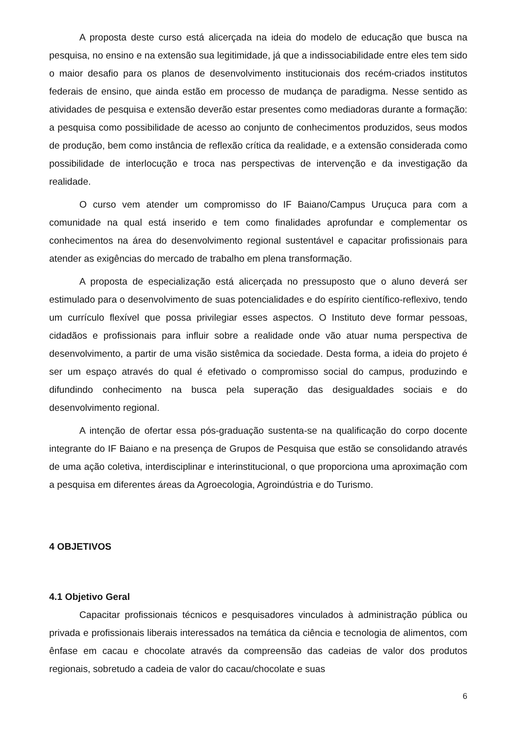A proposta deste curso está alicerçada na ideia do modelo de educação que busca na pesquisa, no ensino e na extensão sua legitimidade, já que a indissociabilidade entre eles tem sido o maior desafio para os planos de desenvolvimento institucionais dos recém-criados institutos federais de ensino, que ainda estão em processo de mudança de paradigma. Nesse sentido as atividades de pesquisa e extensão deverão estar presentes como mediadoras durante a formação: a pesquisa como possibilidade de acesso ao conjunto de conhecimentos produzidos, seus modos de produção, bem como instância de reflexão crítica da realidade, e a extensão considerada como possibilidade de interlocução e troca nas perspectivas de intervenção e da investigação da realidade.
O curso vem atender um compromisso do IF Baiano/Campus Uruçuca para com a comunidade na qual está inserido e tem como finalidades aprofundar e complementar os conhecimentos na área do desenvolvimento regional sustentável e capacitar profissionais para atender as exigências do mercado de trabalho em plena transformação.
A proposta de especialização está alicerçada no pressuposto que o aluno deverá ser estimulado para o desenvolvimento de suas potencialidades e do espírito científico-reflexivo, tendo um currículo flexível que possa privilegiar esses aspectos. O Instituto deve formar pessoas, cidadãos e profissionais para influir sobre a realidade onde vão atuar numa perspectiva de desenvolvimento, a partir de uma visão sistêmica da sociedade. Desta forma, a ideia do projeto é ser um espaço através do qual é efetivado o compromisso social do campus, produzindo e difundindo conhecimento na busca pela superação das desigualdades sociais e do desenvolvimento regional.
A intenção de ofertar essa pós-graduação sustenta-se na qualificação do corpo docente integrante do IF Baiano e na presença de Grupos de Pesquisa que estão se consolidando através de uma ação coletiva, interdisciplinar e interinstitucional, o que proporciona uma aproximação com a pesquisa em diferentes áreas da Agroecologia, Agroindústria e do Turismo.
4 OBJETIVOS
4.1 Objetivo Geral
Capacitar profissionais técnicos e pesquisadores vinculados à administração pública ou privada e profissionais liberais interessados na temática da ciência e tecnologia de alimentos, com ênfase em cacau e chocolate através da compreensão das cadeias de valor dos produtos regionais, sobretudo a cadeia de valor do cacau/chocolate e suas
6